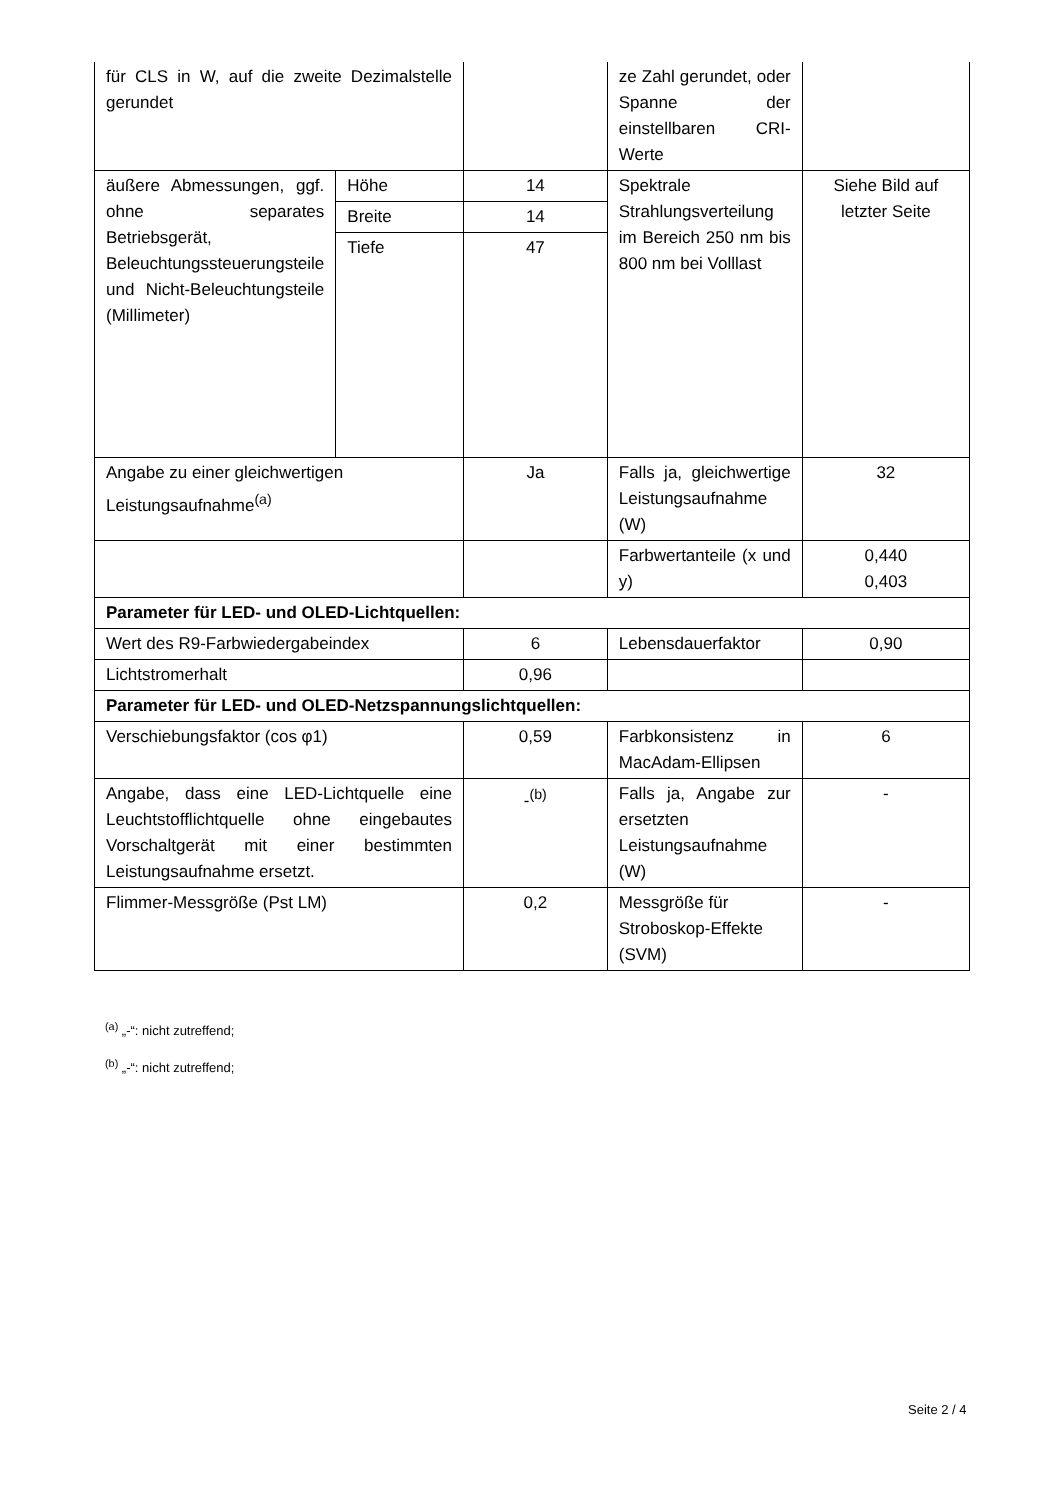| für CLS in W, auf die zweite Dezimalstelle gerundet | | | ze Zahl gerundet, oder Spanne der einstellbaren CRI-Werte | |
| äußere Abmessungen, ggf. ohne separates Betriebsgerät, Beleuchtungssteuerungsteile und Nicht-Beleuchtungsteile (Millimeter) | Höhe | 14 | Spektrale Strahlungsverteilung im Bereich 250 nm bis 800 nm bei Volllast | Siehe Bild auf letzter Seite |
| | Breite | 14 | | |
| | Tiefe | 47 | | |
| Angabe zu einer gleichwertigen Leistungsaufnahme<sup>(a)</sup> | | Ja | Falls ja, gleichwertige Leistungsaufnahme (W) | 32 |
| | | | Farbwertanteile (x und y) | 0,440 0,403 |
| Parameter für LED- und OLED-Lichtquellen: | | | | |
| Wert des R9-Farbwiedergabeindex | | 6 | Lebensdauerfaktor | 0,90 |
| Lichtstromerhalt | | 0,96 | | |
| Parameter für LED- und OLED-Netzspannungslichtquellen: | | | | |
| Verschiebungsfaktor (cos φ1) | | 0,59 | Farbkonsistenz in MacAdam-Ellipsen | 6 |
| Angabe, dass eine LED-Lichtquelle eine Leuchtstofflichtquelle ohne eingebautes Vorschaltgerät mit einer bestimmten Leistungsaufnahme ersetzt. | | -<sup>(b)</sup> | Falls ja, Angabe zur ersetzten Leistungsaufnahme (W) | - |
| Flimmer-Messgröße (Pst LM) | | 0,2 | Messgröße für Stroboskop-Effekte (SVM) | - |
<sup>(a)</sup> „-“: nicht zutreffend;
<sup>(b)</sup> „-“: nicht zutreffend;
Seite 2 / 4